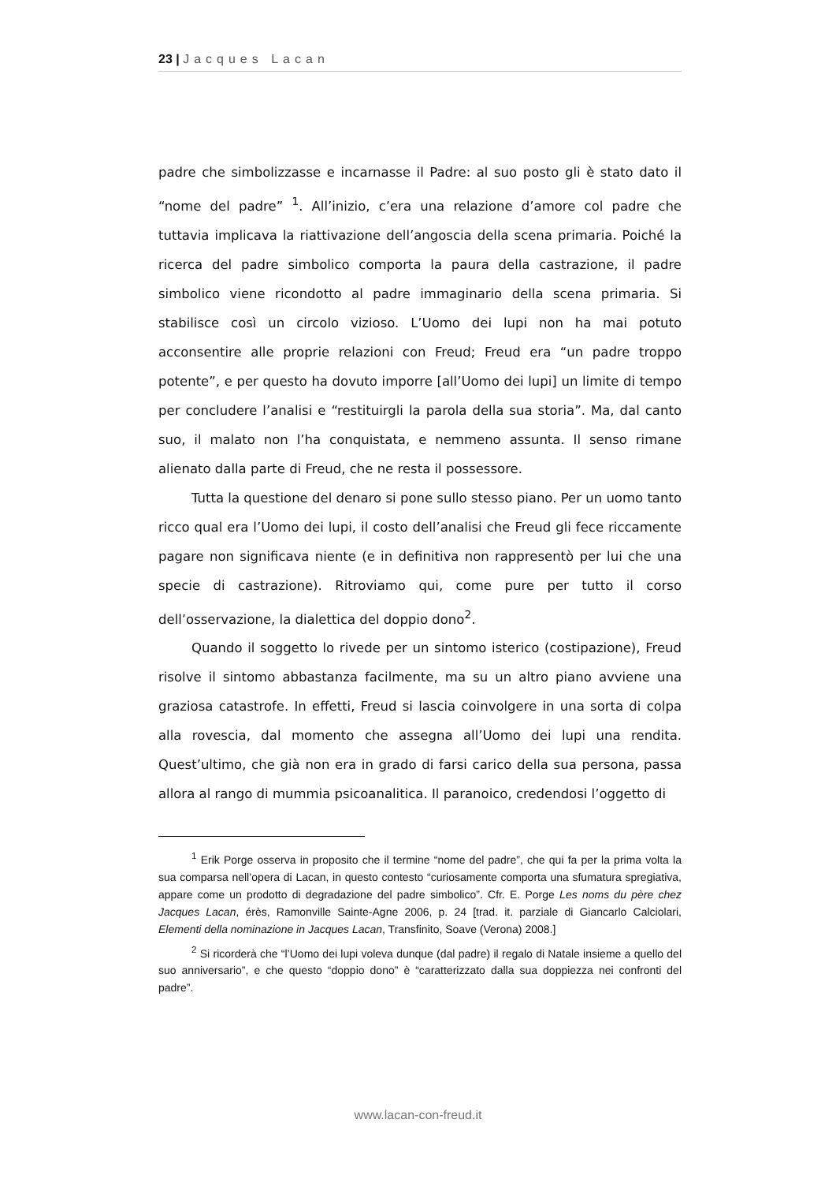23 | Jacques Lacan
padre che simbolizzasse e incarnasse il Padre: al suo posto gli è stato dato il “nome del padre” <sup>1</sup>. All’inizio, c’era una relazione d’amore col padre che tuttavia implicava la riattivazione dell’angoscia della scena primaria. Poiché la ricerca del padre simbolico comporta la paura della castrazione, il padre simbolico viene ricondotto al padre immaginario della scena primaria. Si stabilisce così un circolo vizioso. L’Uomo dei lupi non ha mai potuto acconsentire alle proprie relazioni con Freud; Freud era “un padre troppo potente”, e per questo ha dovuto imporre [all’Uomo dei lupi] un limite di tempo per concludere l’analisi e “restituirgli la parola della sua storia”. Ma, dal canto suo, il malato non l’ha conquistata, e nemmeno assunta. Il senso rimane alienato dalla parte di Freud, che ne resta il possessore.
Tutta la questione del denaro si pone sullo stesso piano. Per un uomo tanto ricco qual era l’Uomo dei lupi, il costo dell’analisi che Freud gli fece riccamente pagare non significava niente (e in definitiva non rappresentò per lui che una specie di castrazione). Ritroviamo qui, come pure per tutto il corso dell’osservazione, la dialettica del doppio dono<sup>2</sup>.
Quando il soggetto lo rivede per un sintomo isterico (costipazione), Freud risolve il sintomo abbastanza facilmente, ma su un altro piano avviene una graziosa catastrofe. In effetti, Freud si lascia coinvolgere in una sorta di colpa alla rovescia, dal momento che assegna all’Uomo dei lupi una rendita. Quest’ultimo, che già non era in grado di farsi carico della sua persona, passa allora al rango di mummia psicoanalitica. Il paranoico, credendosi l’oggetto di
<sup>1</sup> Erik Porge osserva in proposito che il termine “nome del padre”, che qui fa per la prima volta la sua comparsa nell’opera di Lacan, in questo contesto “curiosamente comporta una sfumatura spregiativa, appare come un prodotto di degradazione del padre simbolico”. Cfr. E. Porge Les noms du père chez Jacques Lacan, érès, Ramonville Sainte-Agne 2006, p. 24 [trad. it. parziale di Giancarlo Calciolari, Elementi della nominazione in Jacques Lacan, Transfinito, Soave (Verona) 2008.]
<sup>2</sup> Si ricorderà che “l’Uomo dei lupi voleva dunque (dal padre) il regalo di Natale insieme a quello del suo anniversario”, e che questo “doppio dono” è “caratterizzato dalla sua doppiezza nei confronti del padre”.
www.lacan-con-freud.it